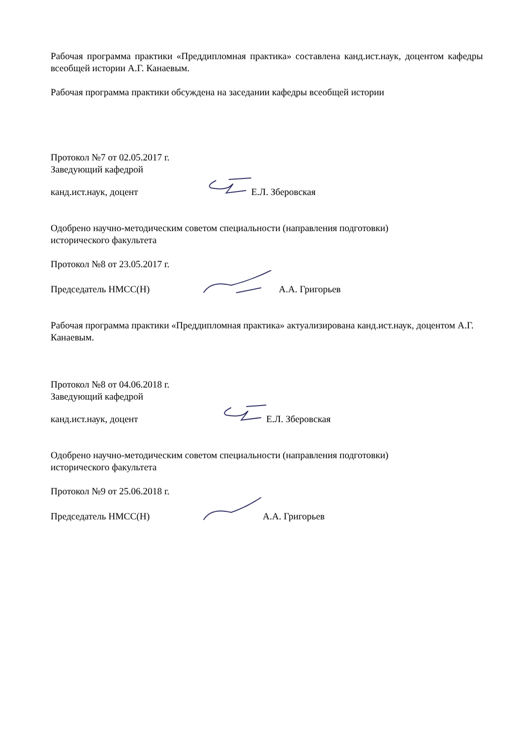Рабочая программа практики «Преддипломная практика» составлена канд.ист.наук, доцентом кафедры всеобщей истории А.Г. Канаевым.
Рабочая программа практики обсуждена на заседании кафедры всеобщей истории
Протокол №7 от 02.05.2017 г.
Заведующий кафедрой
канд.ист.наук, доцент Е.Л. Зберовская
Одобрено научно-методическим советом специальности (направления подготовки)
исторического факультета
Протокол №8 от 23.05.2017 г.
Председатель НМСС(Н) А.А. Григорьев
Рабочая программа практики «Преддипломная практика» актуализирована канд.ист.наук, доцентом А.Г. Канаевым.
Протокол №8 от 04.06.2018 г.
Заведующий кафедрой
канд.ист.наук, доцент Е.Л. Зберовская
Одобрено научно-методическим советом специальности (направления подготовки)
исторического факультета
Протокол №9 от 25.06.2018 г.
Председатель НМСС(Н) А.А. Григорьев